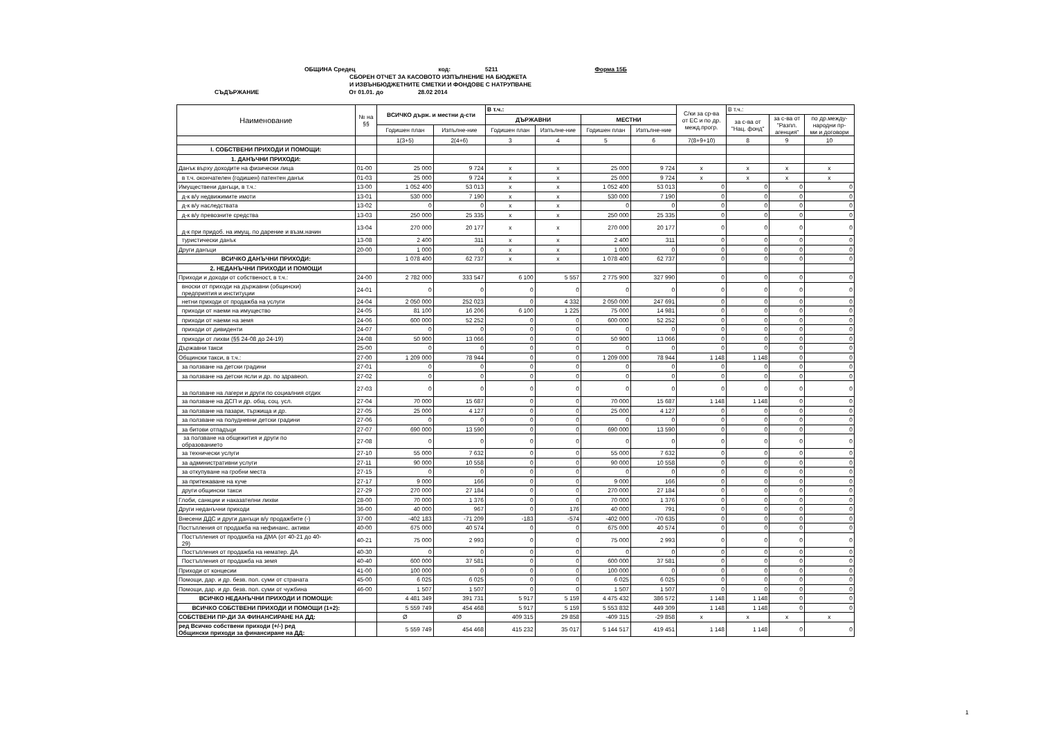ОБЩИНА Средец код: 5211 Форма 15Б
СБОРЕН ОТЧЕТ ЗА КАСОВОТО ИЗПЪЛНЕНИЕ НА БЮДЖЕТА
И ИЗВЪНБЮДЖЕТНИТЕ СМЕТКИ И ФОНДОВЕ С НАТРУПВАНЕ
СЪДЪРЖАНИЕ От 01.01. до 28.02 2014
| Наименование | № на §§ | ВСИЧКО държ. и местни д-сти | | В т.ч.: | | | | С/ки за ср-ва от ЕС и по др. межд.прогр. | В т.ч.: | | |
| --- | --- | --- | --- | --- | --- | --- | --- | --- | --- | --- | --- |
| | | | | ДЪРЖАВНИ | | МЕСТНИ | | | за с-ва от "Нац. фонд" | за с-ва от "Разпл. агенция" | по др.между- народни пр- ми и договори |
| | | Годишен план | Изпълне-ние | Годишен план | Изпълне-ние | Годишен план | Изпълне-ние | | | | |
| | | 1(3+5) | 2(4+6) | 3 | 4 | 5 | 6 | 7(8+9+10) | 8 | 9 | 10 |
| I. СОБСТВЕНИ ПРИХОДИ И ПОМОЩИ: | | | | | | | | | | | |
| 1. ДАНЪЧНИ ПРИХОДИ: | | | | | | | | | | | |
| Данък върху доходите на физически лица | 01-00 | 25 000 | 9 724 | x | x | 25 000 | 9 724 | x | x | x | x |
| в т.ч. окончателен (годишен) патентен данък | 01-03 | 25 000 | 9 724 | x | x | 25 000 | 9 724 | x | x | x | x |
| Имуществени данъци, в т.ч.: | 13-00 | 1 052 400 | 53 013 | x | x | 1 052 400 | 53 013 | 0 | 0 | 0 | 0 |
| д-к в/у недвижимите имоти | 13-01 | 530 000 | 7 190 | x | x | 530 000 | 7 190 | 0 | 0 | 0 | 0 |
| д-к в/у наследствата | 13-02 | 0 | 0 | x | x | 0 | 0 | 0 | 0 | 0 | 0 |
| д-к в/у превозните средства | 13-03 | 250 000 | 25 335 | x | x | 250 000 | 25 335 | 0 | 0 | 0 | 0 |
| д-к при придоб. на имущ. по дарение и възм.начин | 13-04 | 270 000 | 20 177 | x | x | 270 000 | 20 177 | 0 | 0 | 0 | 0 |
| туристически данък | 13-08 | 2 400 | 311 | x | x | 2 400 | 311 | 0 | 0 | 0 | 0 |
| Други данъци | 20-00 | 1 000 | 0 | x | x | 1 000 | 0 | 0 | 0 | 0 | 0 |
| ВСИЧКО ДАНЪЧНИ ПРИХОДИ: | | 1 078 400 | 62 737 | x | x | 1 078 400 | 62 737 | 0 | 0 | 0 | 0 |
| 2. НЕДАНЪЧНИ ПРИХОДИ И ПОМОЩИ | | | | | | | | | | | |
| Приходи и доходи от собственост, в т.ч.: | 24-00 | 2 782 000 | 333 547 | 6 100 | 5 557 | 2 775 900 | 327 990 | 0 | 0 | 0 | 0 |
| вноски от приходи на държавни (общински) предприятия и институции | 24-01 | 0 | 0 | 0 | 0 | 0 | 0 | 0 | 0 | 0 | 0 |
| нетни приходи от продажба на услуги | 24-04 | 2 050 000 | 252 023 | 0 | 4 332 | 2 050 000 | 247 691 | 0 | 0 | 0 | 0 |
| приходи от наеми на имущество | 24-05 | 81 100 | 16 206 | 6 100 | 1 225 | 75 000 | 14 981 | 0 | 0 | 0 | 0 |
| приходи от наеми на земя | 24-06 | 600 000 | 52 252 | 0 | 0 | 600 000 | 52 252 | 0 | 0 | 0 | 0 |
| приходи от дивиденти | 24-07 | 0 | 0 | 0 | 0 | 0 | 0 | 0 | 0 | 0 | 0 |
| приходи от лихви (§§ 24-08 до 24-19) | 24-08 | 50 900 | 13 066 | 0 | 0 | 50 900 | 13 066 | 0 | 0 | 0 | 0 |
| Държавни такси | 25-00 | 0 | 0 | 0 | 0 | 0 | 0 | 0 | 0 | 0 | 0 |
| Общински такси, в т.ч.: | 27-00 | 1 209 000 | 78 944 | 0 | 0 | 1 209 000 | 78 944 | 1 148 | 1 148 | 0 | 0 |
| за ползване на детски градини | 27-01 | 0 | 0 | 0 | 0 | 0 | 0 | 0 | 0 | 0 | 0 |
| за ползване на детски ясли и др. по здравеоп. | 27-02 | 0 | 0 | 0 | 0 | 0 | 0 | 0 | 0 | 0 | 0 |
| за ползване на лагери и други по социалния отдих | 27-03 | 0 | 0 | 0 | 0 | 0 | 0 | 0 | 0 | 0 | 0 |
| за ползване на ДСП и др. общ. соц. усл. | 27-04 | 70 000 | 15 687 | 0 | 0 | 70 000 | 15 687 | 1 148 | 1 148 | 0 | 0 |
| за ползване на пазари, тържища и др. | 27-05 | 25 000 | 4 127 | 0 | 0 | 25 000 | 4 127 | 0 | 0 | 0 | 0 |
| за ползване на полудневни детски градини | 27-06 | 0 | 0 | 0 | 0 | 0 | 0 | 0 | 0 | 0 | 0 |
| за битови отпадъци | 27-07 | 690 000 | 13 590 | 0 | 0 | 690 000 | 13 590 | 0 | 0 | 0 | 0 |
| за ползване на общежития и други по образованието | 27-08 | 0 | 0 | 0 | 0 | 0 | 0 | 0 | 0 | 0 | 0 |
| за технически услуги | 27-10 | 55 000 | 7 632 | 0 | 0 | 55 000 | 7 632 | 0 | 0 | 0 | 0 |
| за административни услуги | 27-11 | 90 000 | 10 558 | 0 | 0 | 90 000 | 10 558 | 0 | 0 | 0 | 0 |
| за откупуване на гробни места | 27-15 | 0 | 0 | 0 | 0 | 0 | 0 | 0 | 0 | 0 | 0 |
| за притежаване на куче | 27-17 | 9 000 | 166 | 0 | 0 | 9 000 | 166 | 0 | 0 | 0 | 0 |
| други общински такси | 27-29 | 270 000 | 27 184 | 0 | 0 | 270 000 | 27 184 | 0 | 0 | 0 | 0 |
| Глоби, санкции и наказателни лихви | 28-00 | 70 000 | 1 376 | 0 | 0 | 70 000 | 1 376 | 0 | 0 | 0 | 0 |
| Други неданъчни приходи | 36-00 | 40 000 | 967 | 0 | 176 | 40 000 | 791 | 0 | 0 | 0 | 0 |
| Внесени ДДС и други данъци в/у продажбите (-) | 37-00 | -402 183 | -71 209 | -183 | -574 | -402 000 | -70 635 | 0 | 0 | 0 | 0 |
| Постъпления от продажба на нефинанс. активи | 40-00 | 675 000 | 40 574 | 0 | 0 | 675 000 | 40 574 | 0 | 0 | 0 | 0 |
| Постъпления от продажба на ДМА (от 40-21 до 40- 29) | 40-21 | 75 000 | 2 993 | 0 | 0 | 75 000 | 2 993 | 0 | 0 | 0 | 0 |
| Постъпления от продажба на нематер. ДА | 40-30 | 0 | 0 | 0 | 0 | 0 | 0 | 0 | 0 | 0 | 0 |
| Постъпления от продажба на земя | 40-40 | 600 000 | 37 581 | 0 | 0 | 600 000 | 37 581 | 0 | 0 | 0 | 0 |
| Приходи от концесии | 41-00 | 100 000 | 0 | 0 | 0 | 100 000 | 0 | 0 | 0 | 0 | 0 |
| Помощи, дар. и др. безв. пол. суми от страната | 45-00 | 6 025 | 6 025 | 0 | 0 | 6 025 | 6 025 | 0 | 0 | 0 | 0 |
| Помощи, дар. и др. безв. пол. суми от чужбина | 46-00 | 1 507 | 1 507 | 0 | 0 | 1 507 | 1 507 | 0 | 0 | 0 | 0 |
| ВСИЧКО НЕДАНЪЧНИ ПРИХОДИ И ПОМОЩИ: | | 4 481 349 | 391 731 | 5 917 | 5 159 | 4 475 432 | 386 572 | 1 148 | 1 148 | 0 | 0 |
| ВСИЧКО СОБСТВЕНИ ПРИХОДИ И ПОМОЩИ (1+2): | | 5 559 749 | 454 468 | 5 917 | 5 159 | 5 553 832 | 449 309 | 1 148 | 1 148 | 0 | 0 |
| СОБСТВЕНИ ПР-ДИ ЗА ФИНАНСИРАНЕ НА ДД: | | Ø | Ø | 409 315 | 29 858 | -409 315 | -29 858 | x | x | x | x |
| ред Всичко собствени приходи (+/-) ред Общински приходи за финансиране на ДД: | | 5 559 749 | 454 468 | 415 232 | 35 017 | 5 144 517 | 419 451 | 1 148 | 1 148 | 0 | 0 |
1